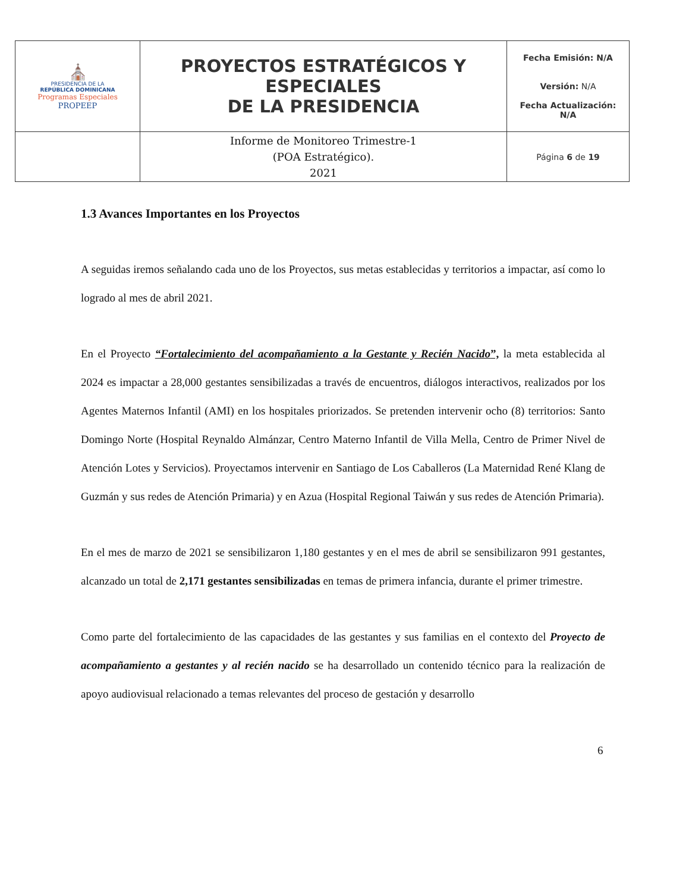| ⛪ PRESIDENCIA DE LA REPÚBLICA DOMINICANA Programas Especiales PROPEEP | PROYECTOS ESTRATÉGICOS Y ESPECIALES DE LA PRESIDENCIA | Fecha Emisión: N/A Versión: N/A Fecha Actualización: N/A |
| | Informe de Monitoreo Trimestre-1 (POA Estratégico). 2021 | Página 6 de 19 |
1.3 Avances Importantes en los Proyectos
A seguidas iremos señalando cada uno de los Proyectos, sus metas establecidas y territorios a impactar, así como lo logrado al mes de abril 2021.
En el Proyecto “Fortalecimiento del acompañamiento a la Gestante y Recién Nacido”, la meta establecida al 2024 es impactar a 28,000 gestantes sensibilizadas a través de encuentros, diálogos interactivos, realizados por los Agentes Maternos Infantil (AMI) en los hospitales priorizados. Se pretenden intervenir ocho (8) territorios: Santo Domingo Norte (Hospital Reynaldo Almánzar, Centro Materno Infantil de Villa Mella, Centro de Primer Nivel de Atención Lotes y Servicios). Proyectamos intervenir en Santiago de Los Caballeros (La Maternidad René Klang de Guzmán y sus redes de Atención Primaria) y en Azua (Hospital Regional Taiwán y sus redes de Atención Primaria).
En el mes de marzo de 2021 se sensibilizaron 1,180 gestantes y en el mes de abril se sensibilizaron 991 gestantes, alcanzado un total de 2,171 gestantes sensibilizadas en temas de primera infancia, durante el primer trimestre.
Como parte del fortalecimiento de las capacidades de las gestantes y sus familias en el contexto del Proyecto de acompañamiento a gestantes y al recién nacido se ha desarrollado un contenido técnico para la realización de apoyo audiovisual relacionado a temas relevantes del proceso de gestación y desarrollo
6